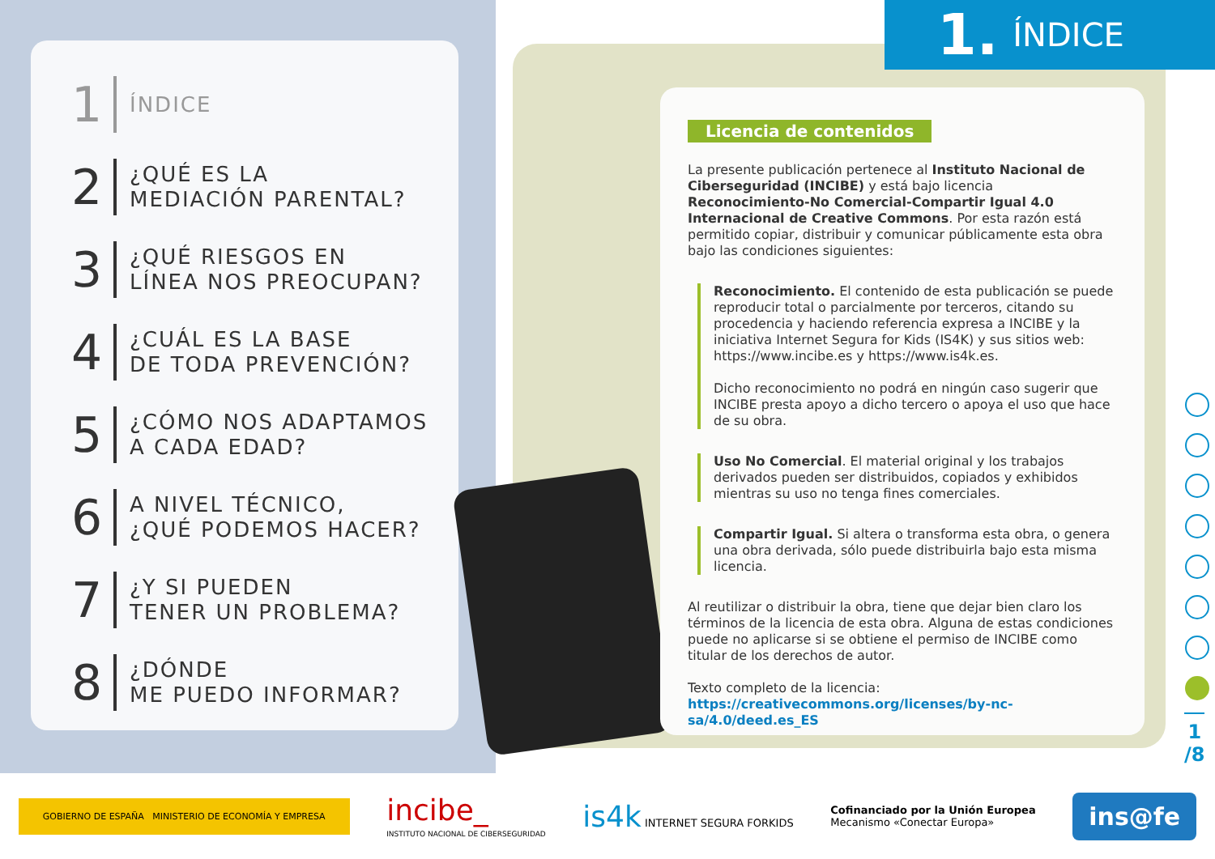1 ÍNDICE
2 ¿QUÉ ES LA
MEDIACIÓN PARENTAL?
3 ¿QUÉ RIESGOS EN
LÍNEA NOS PREOCUPAN?
4 ¿CUÁL ES LA BASE
DE TODA PREVENCIÓN?
5 ¿CÓMO NOS ADAPTAMOS
A CADA EDAD?
6 A NIVEL TÉCNICO,
¿QUÉ PODEMOS HACER?
7 ¿Y SI PUEDEN
TENER UN PROBLEMA?
8 ¿DÓNDE
ME PUEDO INFORMAR?
1. ÍNDICE
Licencia de contenidos
La presente publicación pertenece al Instituto Nacional de Ciberseguridad (INCIBE) y está bajo licencia Reconocimiento-No Comercial-Compartir Igual 4.0 Internacional de Creative Commons. Por esta razón está permitido copiar, distribuir y comunicar públicamente esta obra bajo las condiciones siguientes:
Reconocimiento. El contenido de esta publicación se puede reproducir total o parcialmente por terceros, citando su procedencia y haciendo referencia expresa a INCIBE y la iniciativa Internet Segura for Kids (IS4K) y sus sitios web: https://www.incibe.es y https://www.is4k.es.
Dicho reconocimiento no podrá en ningún caso sugerir que INCIBE presta apoyo a dicho tercero o apoya el uso que hace de su obra.
Uso No Comercial. El material original y los trabajos derivados pueden ser distribuidos, copiados y exhibidos mientras su uso no tenga fines comerciales.
Compartir Igual. Si altera o transforma esta obra, o genera una obra derivada, sólo puede distribuirla bajo esta misma licencia.
Al reutilizar o distribuir la obra, tiene que dejar bien claro los términos de la licencia de esta obra. Alguna de estas condiciones puede no aplicarse si se obtiene el permiso de INCIBE como titular de los derechos de autor.
Texto completo de la licencia:
https://creativecommons.org/licenses/by-nc-sa/4.0/deed.es_ES
1
/8
GOBIERNO DE ESPAÑA MINISTERIO DE ECONOMÍA Y EMPRESA
incibe_
INSTITUTO NACIONAL DE CIBERSEGURIDAD
is4k INTERNET SEGURA FORKIDS
Cofinanciado por la Unión Europea
Mecanismo «Conectar Europa»
ins@fe